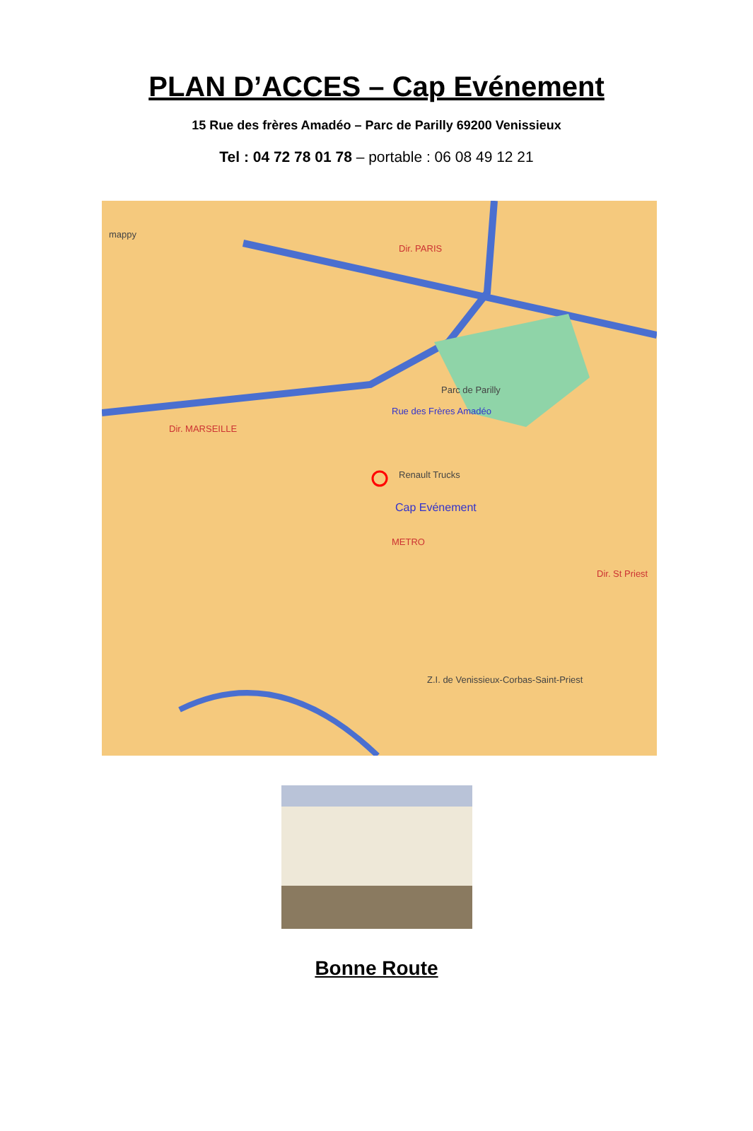PLAN D’ACCES – Cap Evénement
15 Rue des frères Amadéo – Parc de Parilly 69200 Venissieux
Tel : 04 72 78 01 78 – portable : 06 08 49 12 21
Dir. PARIS
Dir. MARSEILLE
Rue des Frères Amadéo
Renault Trucks
Cap Evénement
METRO
Dir. St Priest
Parc de Parilly
Z.I. de Venissieux-Corbas-Saint-Priest
mappy
Bonne Route